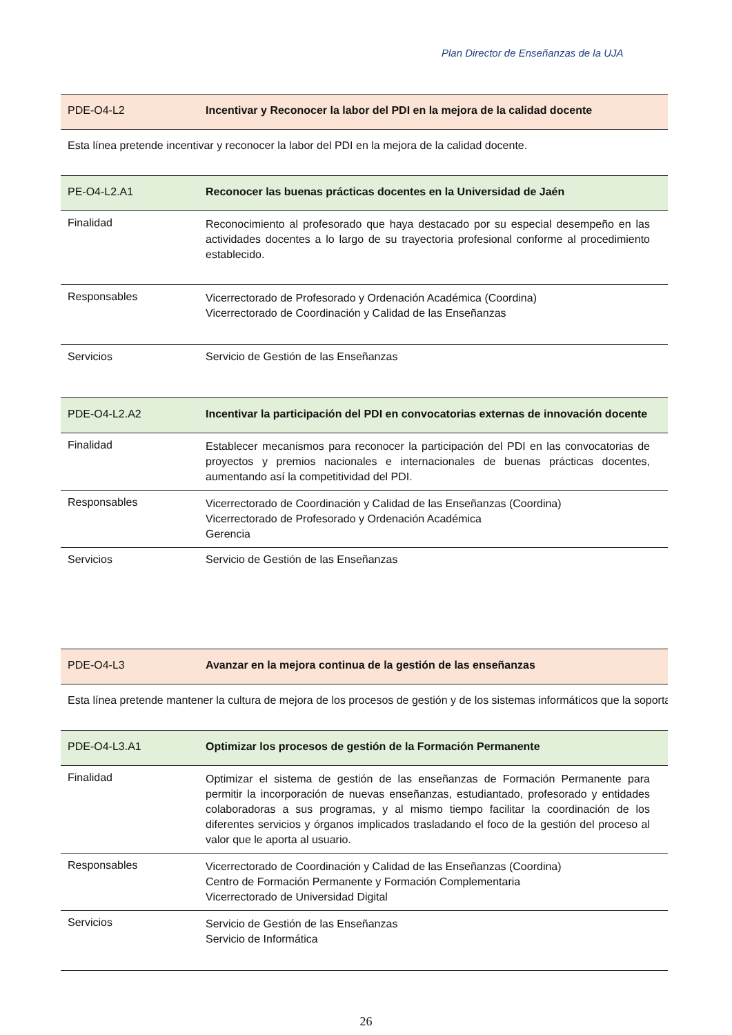Plan Director de Enseñanzas de la UJA
| PDE-O4-L2 | Incentivar y Reconocer la labor del PDI en la mejora de la calidad docente |
| Esta línea pretende incentivar y reconocer la labor del PDI en la mejora de la calidad docente. | |
| PE-O4-L2.A1 | Reconocer las buenas prácticas docentes en la Universidad de Jaén |
| Finalidad | Reconocimiento al profesorado que haya destacado por su especial desempeño en las actividades docentes a lo largo de su trayectoria profesional conforme al procedimiento establecido. |
| Responsables | Vicerrectorado de Profesorado y Ordenación Académica (Coordina) Vicerrectorado de Coordinación y Calidad de las Enseñanzas |
| Servicios | Servicio de Gestión de las Enseñanzas |
| PDE-O4-L2.A2 | Incentivar la participación del PDI en convocatorias externas de innovación docente |
| Finalidad | Establecer mecanismos para reconocer la participación del PDI en las convocatorias de proyectos y premios nacionales e internacionales de buenas prácticas docentes, aumentando así la competitividad del PDI. |
| Responsables | Vicerrectorado de Coordinación y Calidad de las Enseñanzas (Coordina) Vicerrectorado de Profesorado y Ordenación Académica Gerencia |
| Servicios | Servicio de Gestión de las Enseñanzas |
| PDE-O4-L3 | Avanzar en la mejora continua de la gestión de las enseñanzas |
| Esta línea pretende mantener la cultura de mejora de los procesos de gestión y de los sistemas informáticos que la soporta | |
| PDE-O4-L3.A1 | Optimizar los procesos de gestión de la Formación Permanente |
| Finalidad | Optimizar el sistema de gestión de las enseñanzas de Formación Permanente para permitir la incorporación de nuevas enseñanzas, estudiantado, profesorado y entidades colaboradoras a sus programas, y al mismo tiempo facilitar la coordinación de los diferentes servicios y órganos implicados trasladando el foco de la gestión del proceso al valor que le aporta al usuario. |
| Responsables | Vicerrectorado de Coordinación y Calidad de las Enseñanzas (Coordina) Centro de Formación Permanente y Formación Complementaria Vicerrectorado de Universidad Digital |
| Servicios | Servicio de Gestión de las Enseñanzas Servicio de Informática |
26